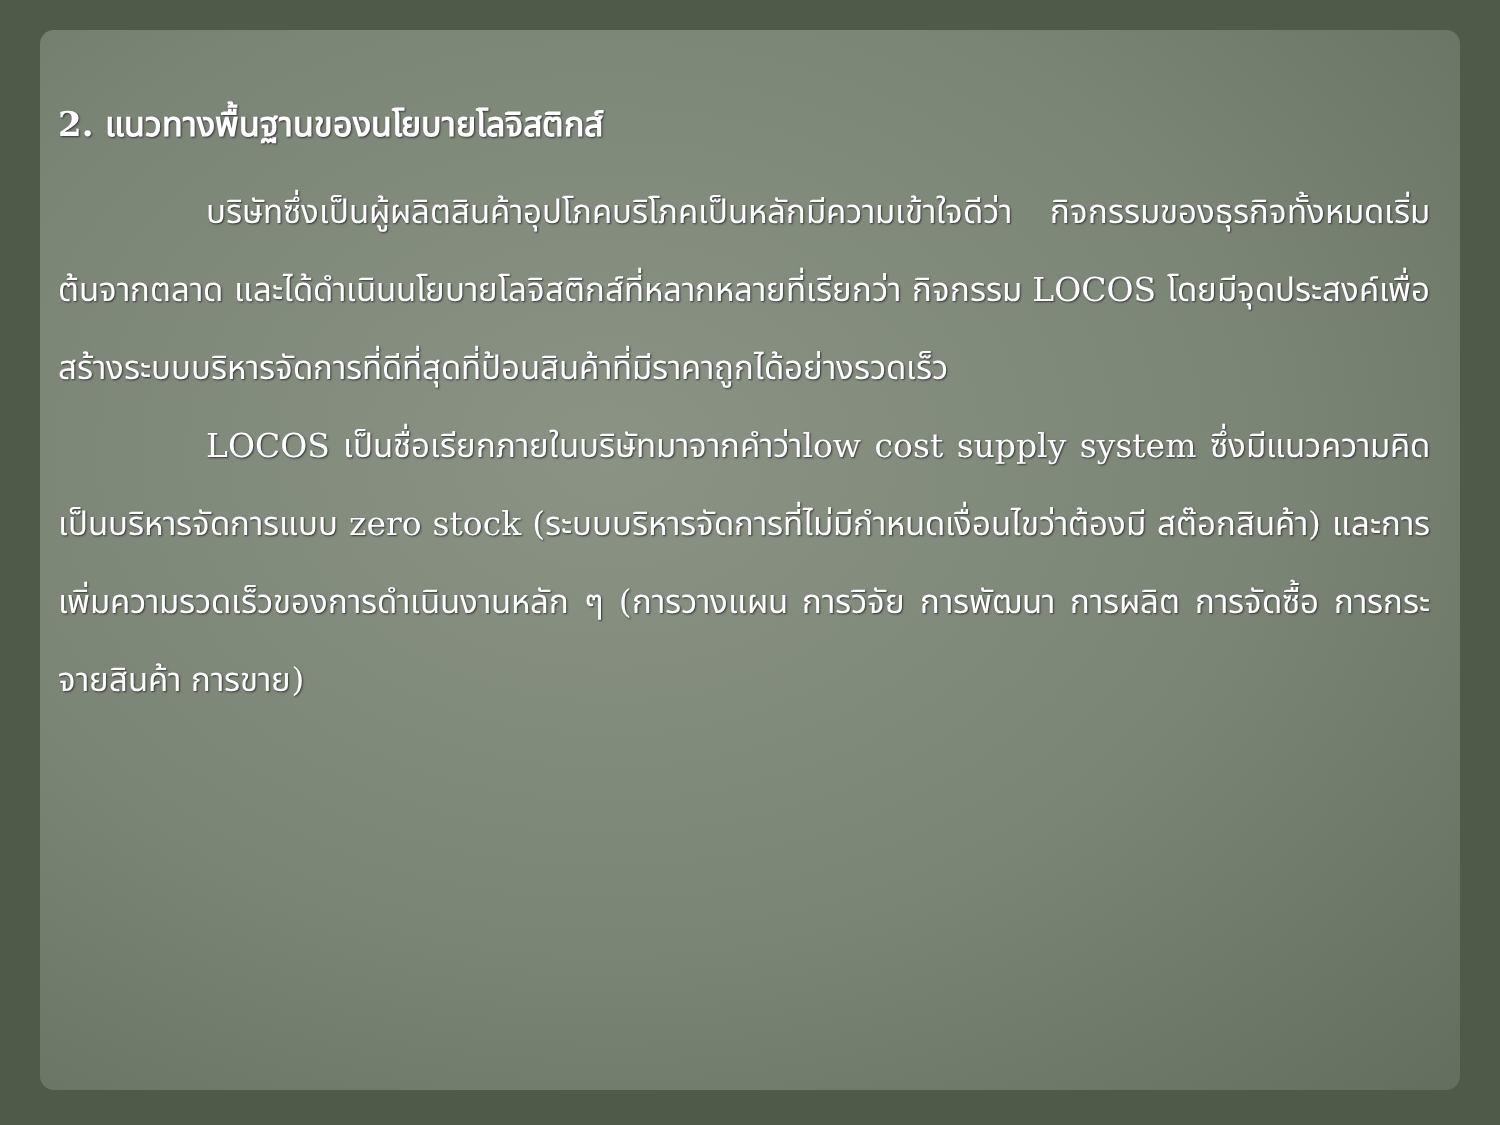2. แนวทางพื้นฐานของนโยบายโลจิสติกส์
บริษัทซึ่งเป็นผู้ผลิตสินค้าอุปโภคบริโภคเป็นหลักมีความเข้าใจดีว่า กิจกรรมของธุรกิจทั้งหมดเริ่มต้นจากตลาด และได้ดำเนินนโยบายโลจิสติกส์ที่หลากหลายที่เรียกว่า กิจกรรม LOCOS โดยมีจุดประสงค์เพื่อสร้างระบบบริหารจัดการที่ดีที่สุดที่ป้อนสินค้าที่มีราคาถูกได้อย่างรวดเร็ว
LOCOS เป็นชื่อเรียกภายในบริษัทมาจากคำว่าlow cost supply system ซึ่งมีแนวความคิดเป็นบริหารจัดการแบบ zero stock (ระบบบริหารจัดการที่ไม่มีกำหนดเงื่อนไขว่าต้องมี สต๊อกสินค้า) และการเพิ่มความรวดเร็วของการดำเนินงานหลัก ๆ (การวางแผน การวิจัย การพัฒนา การผลิต การจัดซื้อ การกระจายสินค้า การขาย)